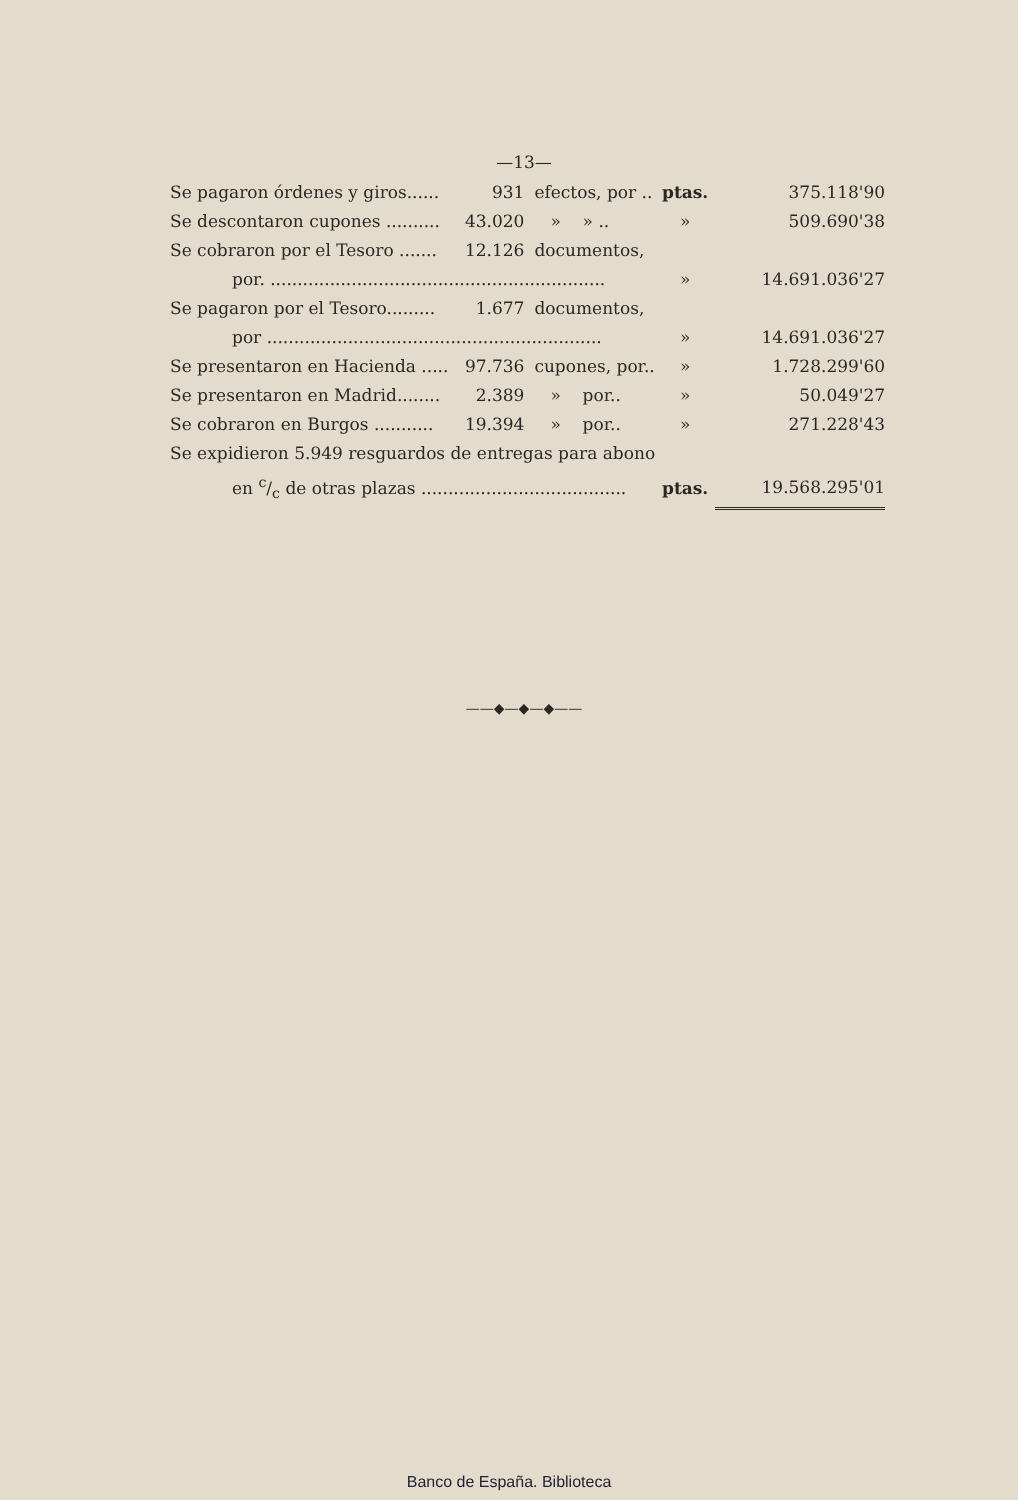—13—
| Se pagaron órdenes y giros...... | 931 | efectos, por .. | ptas. | 375.118'90 |
| Se descontaron cupones .......... | 43.020 | » » .. | » | 509.690'38 |
| Se cobraron por el Tesoro ....... | 12.126 | documentos, | | |
| por. .............................................................. | | | » | 14.691.036'27 |
| Se pagaron por el Tesoro......... | 1.677 | documentos, | | |
| por .............................................................. | | | » | 14.691.036'27 |
| Se presentaron en Hacienda ..... | 97.736 | cupones, por.. | » | 1.728.299'60 |
| Se presentaron en Madrid........ | 2.389 | » por.. | » | 50.049'27 |
| Se cobraron en Burgos ........... | 19.394 | » por.. | » | 271.228'43 |
| Se expidieron 5.949 resguardos de entregas para abono | | | | |
| en c/c de otras plazas ...................................... | | | ptas. | 19.568.295'01 |
——◆—◆—◆——
Banco de España. Biblioteca